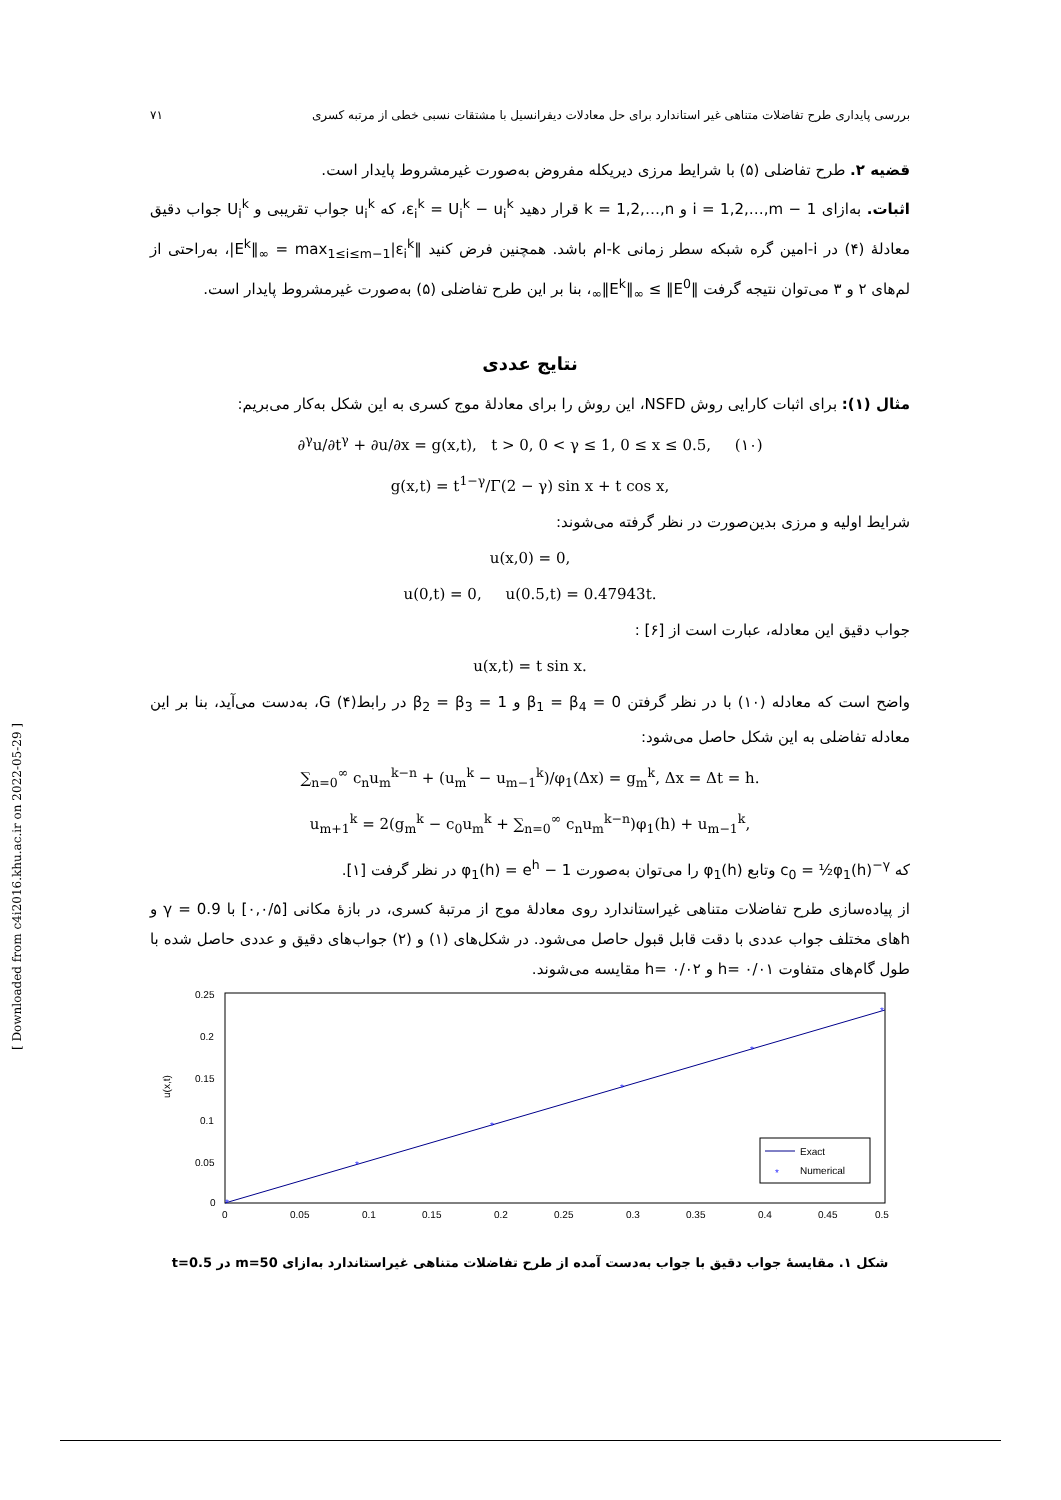بررسی پایداری طرح تفاضلات متناهی غیر استاندارد برای حل معادلات دیفرانسیل با مشتقات نسبی خطی از مرتبه کسری ۷۱
قضیه ۲. طرح تفاضلی (۵) با شرایط مرزی دیریکله مفروض به‌صورت غیرمشروط پایدار است.
اثبات. به‌ازای i = 1,2,…,m − 1 و k = 1,2,…,n قرار دهید ε<sub>i</sub><sup>k</sup> = U<sub>i</sub><sup>k</sup> − u<sub>i</sub><sup>k</sup>، که u<sub>i</sub><sup>k</sup> جواب تقریبی و U<sub>i</sub><sup>k</sup> جواب دقیق معادلهٔ (۴) در i-امین گره شبکه سطر زمانی k-ام باشد. همچنین فرض کنید ‖E<sup>k</sup>‖<sub>∞</sub> = max<sub>1≤i≤m−1</sub>|ε<sub>i</sub><sup>k</sup>|، به‌راحتی از لم‌های ۲ و ۳ می‌توان نتیجه گرفت ‖E<sup>k</sup>‖<sub>∞</sub> ≤ ‖E<sup>0</sup>‖<sub>∞</sub>، بنا بر این طرح تفاضلی (۵) به‌صورت غیرمشروط پایدار است.
نتایج عددی
مثال (۱): برای اثبات کارایی روش NSFD، این روش را برای معادلهٔ موج کسری به این شکل به‌کار می‌بریم:
∂<sup>γ</sup>u/∂t<sup>γ</sup> + ∂u/∂x = g(x,t), t > 0, 0 < γ ≤ 1, 0 ≤ x ≤ 0.5, (۱۰)
g(x,t) = t<sup>1−γ</sup>/Γ(2 − γ) sin x + t cos x,
شرایط اولیه و مرزی بدین‌صورت در نظر گرفته می‌شوند:
u(x,0) = 0,
u(0,t) = 0, u(0.5,t) = 0.47943t.
جواب دقیق این معادله، عبارت است از [۶] :
u(x,t) = t sin x.
واضح است که معادله (۱۰) با در نظر گرفتن β<sub>1</sub> = β<sub>4</sub> = 0 و β<sub>2</sub> = β<sub>3</sub> = 1 در رابطG (۴)، به‌دست می‌آید، بنا بر این معادله تفاضلی به این شکل حاصل می‌شود:
∑<sub>n=0</sub><sup>∞</sup> c<sub>n</sub>u<sub>m</sub><sup>k−n</sup> + (u<sub>m</sub><sup>k</sup> − u<sub>m−1</sub><sup>k</sup>)/φ<sub>1</sub>(Δx) = g<sub>m</sub><sup>k</sup>, Δx = Δt = h.
u<sub>m+1</sub><sup>k</sup> = 2(g<sub>m</sub><sup>k</sup> − c<sub>0</sub>u<sub>m</sub><sup>k</sup> + ∑<sub>n=0</sub><sup>∞</sup> c<sub>n</sub>u<sub>m</sub><sup>k−n</sup>)φ<sub>1</sub>(h) + u<sub>m−1</sub><sup>k</sup>,
که c<sub>0</sub> = ½φ<sub>1</sub>(h)<sup>−γ</sup> وتابع φ<sub>1</sub>(h) را می‌توان به‌صورت φ<sub>1</sub>(h) = e<sup>h</sup> − 1 در نظر گرفت [۱].
از پیاده‌سازی طرح تفاضلات متناهی غیراستاندارد روی معادلهٔ موج از مرتبهٔ کسری، در بازهٔ مکانی [۰,۰/۵] با γ = 0.9 و hهای مختلف جواب عددی با دقت قابل قبول حاصل می‌شود. در شکل‌های (۱) و (۲) جواب‌های دقیق و عددی حاصل شده با طول گام‌های متفاوت h= ۰/۰۱ و h= ۰/۰۲ مقایسه می‌شوند.
*
*
*
*
*
*
u(x,t)
0.25
0.2
0.15
0.1
0.05
0
0
0.05
0.1
0.15
0.2
0.25
0.3
0.35
0.4
0.45
0.5
Exact
*
Numerical
شکل ۱. مقایسهٔ جواب دقیق با جواب به‌دست آمده از طرح تفاضلات متناهی غیراستاندارد به‌ازای m=50 در t=0.5
[ Downloaded from c4i2016.khu.ac.ir on 2022-05-29 ]